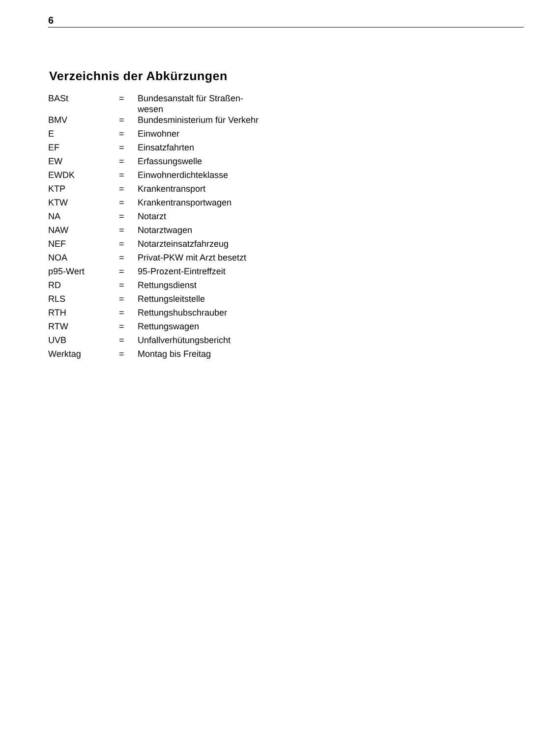6
Verzeichnis der Abkürzungen
| BASt | = | Bundesanstalt für Straßen- wesen |
| BMV | = | Bundesministerium für Verkehr |
| E | = | Einwohner |
| EF | = | Einsatzfahrten |
| EW | = | Erfassungswelle |
| EWDK | = | Einwohnerdichteklasse |
| KTP | = | Krankentransport |
| KTW | = | Krankentransportwagen |
| NA | = | Notarzt |
| NAW | = | Notarztwagen |
| NEF | = | Notarzteinsatzfahrzeug |
| NOA | = | Privat-PKW mit Arzt besetzt |
| p95-Wert | = | 95-Prozent-Eintreffzeit |
| RD | = | Rettungsdienst |
| RLS | = | Rettungsleitstelle |
| RTH | = | Rettungshubschrauber |
| RTW | = | Rettungswagen |
| UVB | = | Unfallverhütungsbericht |
| Werktag | = | Montag bis Freitag |